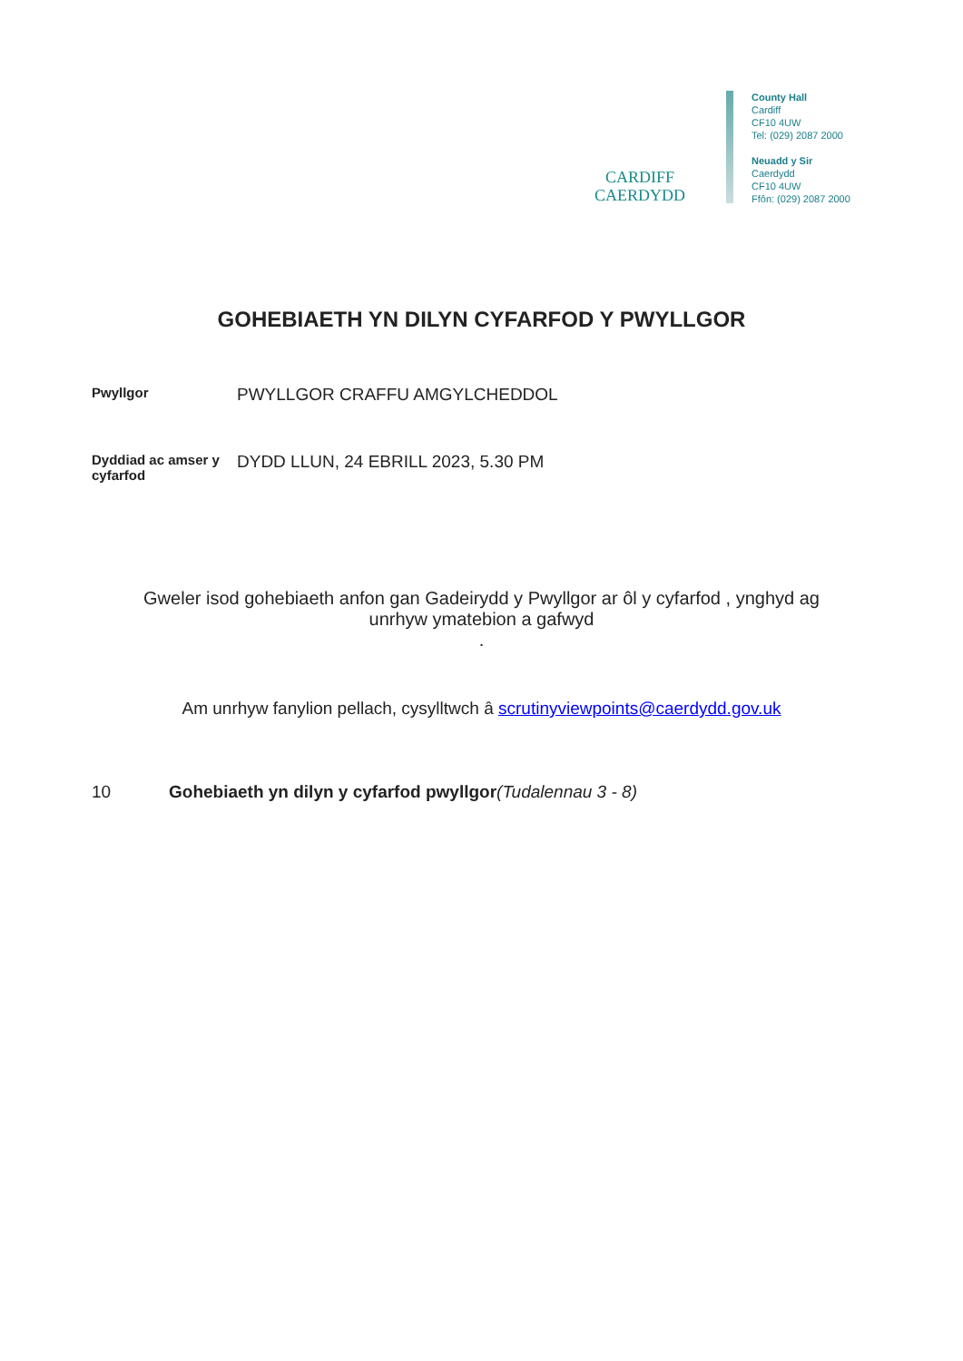CARDIFF
CAERDYDD
County Hall
Cardiff
CF10 4UW
Tel: (029) 2087 2000
Neuadd y Sir
Caerdydd
CF10 4UW
Ffôn: (029) 2087 2000
GOHEBIAETH YN DILYN CYFARFOD Y PWYLLGOR
Pwyllgor
PWYLLGOR CRAFFU AMGYLCHEDDOL
Dyddiad ac amser y cyfarfod
DYDD LLUN, 24 EBRILL 2023, 5.30 PM
Gweler isod gohebiaeth anfon gan Gadeirydd y Pwyllgor ar ôl y cyfarfod , ynghyd ag
unrhyw ymatebion a gafwyd
.
Am unrhyw fanylion pellach, cysylltwch â scrutinyviewpoints@caerdydd.gov.uk
10 Gohebiaeth yn dilyn y cyfarfod pwyllgor(Tudalennau 3 - 8)